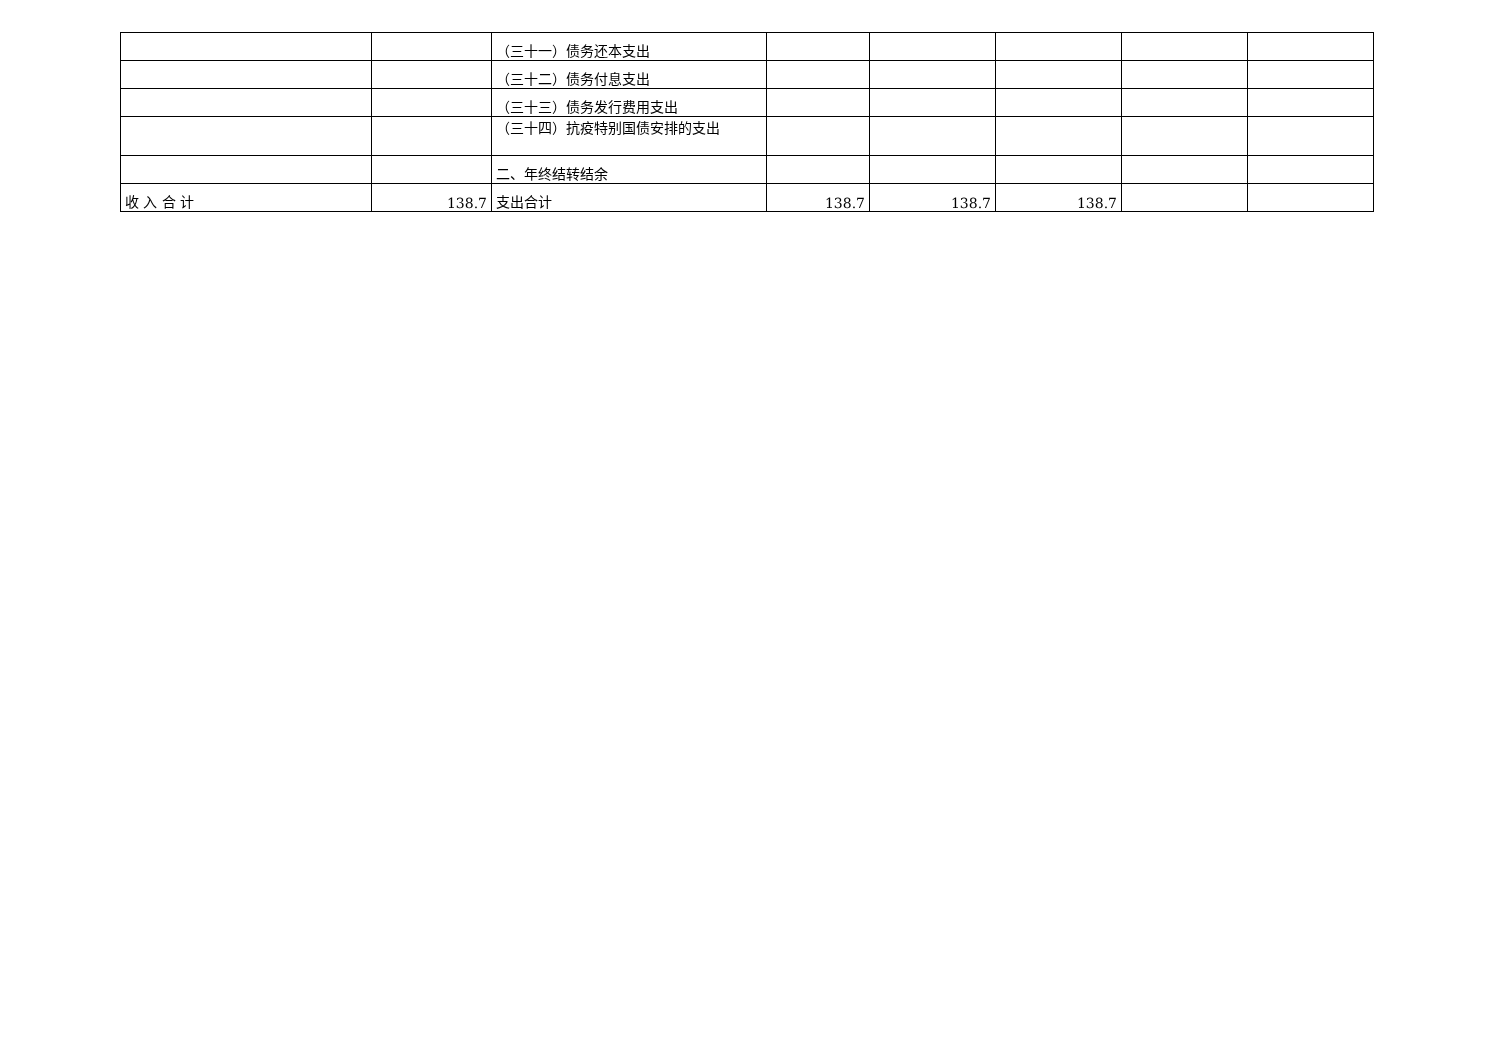| | | （三十一）债务还本支出 | | | | | |
| | | （三十二）债务付息支出 | | | | | |
| | | （三十三）债务发行费用支出 | | | | | |
| | | （三十四）抗疫特别国债安排的支出 | | | | | |
| | | 二、年终结转结余 | | | | | |
| 收 入 合 计 | 138.7 | 支出合计 | 138.7 | 138.7 | 138.7 | | |